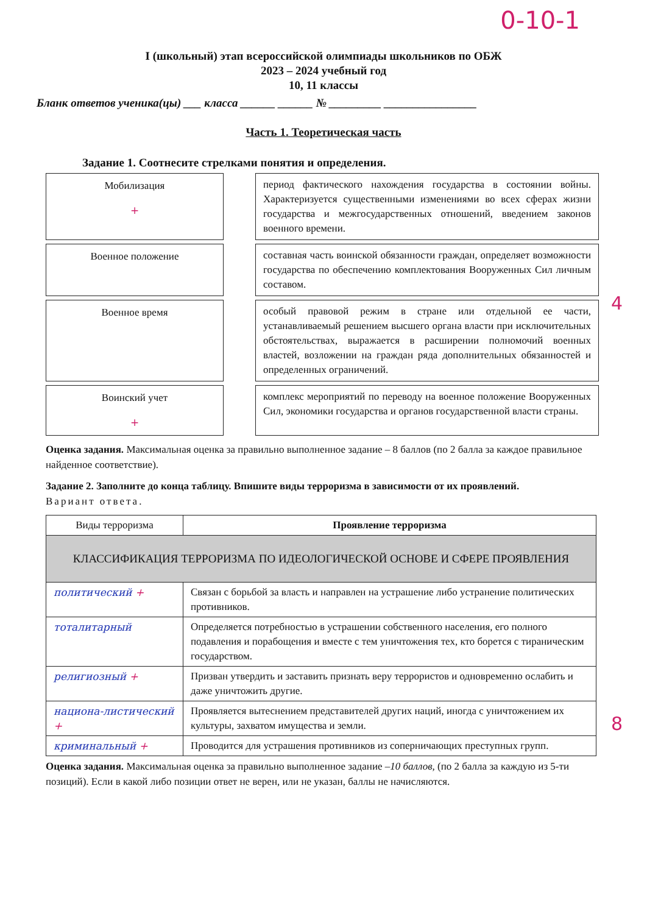0-10-1
I (школьный) этап всероссийской олимпиады школьников по ОБЖ
2023 – 2024 учебный год
10, 11 классы
Бланк ответов ученика(цы) ___ класса ______ ______ № _________ ________________
Часть 1. Теоретическая часть
Задание 1. Соотнесите стрелками понятия и определения.
Мобилизация
+
период фактического нахождения государства в состоянии войны. Характеризуется существенными изменениями во всех сферах жизни государства и межгосударственных отношений, введением законов военного времени.
Военное положение
составная часть воинской обязанности граждан, определяет возможности государства по обеспечению комплектования Вооруженных Сил личным составом.
Военное время
особый правовой режим в стране или отдельной ее части, устанавливаемый решением высшего органа власти при исключительных обстоятельствах, выражается в расширении полномочий военных властей, возложении на граждан ряда дополнительных обязанностей и определенных ограничений.
Воинский учет
+
комплекс мероприятий по переводу на военное положение Вооруженных Сил, экономики государства и органов государственной власти страны.
4
Оценка задания. Максимальная оценка за правильно выполненное задание – 8 баллов (по 2 балла за каждое правильное найденное соответствие).
Задание 2. Заполните до конца таблицу. Впишите виды терроризма в зависимости от их проявлений.
Вариант ответа.
| Виды терроризма | Проявление терроризма |
| КЛАССИФИКАЦИЯ ТЕРРОРИЗМА ПО ИДЕОЛОГИЧЕСКОЙ ОСНОВЕ И СФЕРЕ ПРОЯВЛЕНИЯ | |
| политический + | Связан с борьбой за власть и направлен на устрашение либо устранение политических противников. |
| тоталитарный | Определяется потребностью в устрашении собственного населения, его полного подавления и порабощения и вместе с тем уничтожения тех, кто борется с тираническим государством. |
| религиозный + | Призван утвердить и заставить признать веру террористов и одновременно ослабить и даже уничтожить другие. |
| национа-листический + | Проявляется вытеснением представителей других наций, иногда с уничтожением их культуры, захватом имущества и земли. |
| криминальный + | Проводится для устрашения противников из соперничающих преступных групп. |
8
Оценка задания. Максимальная оценка за правильно выполненное задание –10 баллов, (по 2 балла за каждую из 5-ти позиций). Если в какой либо позиции ответ не верен, или не указан, баллы не начисляются.